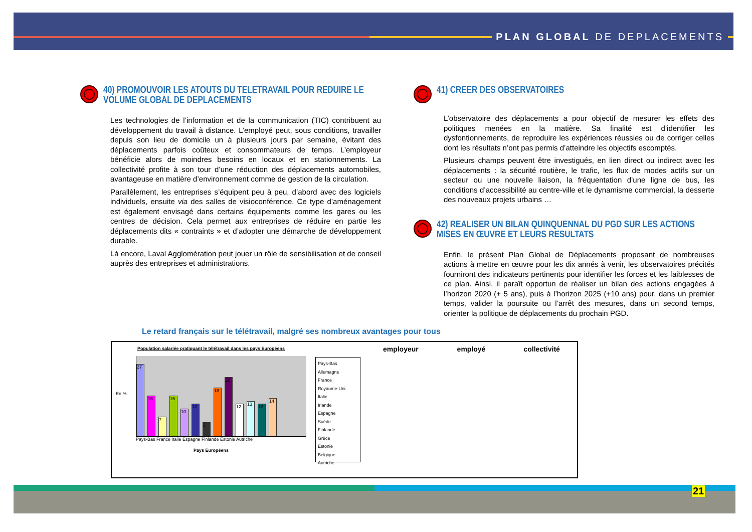PLAN GLOBAL DE DEPLACEMENTS
40) PROMOUVOIR LES ATOUTS DU TELETRAVAIL POUR REDUIRE LE VOLUME GLOBAL DE DEPLACEMENTS
Les technologies de l’information et de la communication (TIC) contribuent au développement du travail à distance. L’employé peut, sous conditions, travailler depuis son lieu de domicile un à plusieurs jours par semaine, évitant des déplacements parfois coûteux et consommateurs de temps. L’employeur bénéficie alors de moindres besoins en locaux et en stationnements. La collectivité profite à son tour d’une réduction des déplacements automobiles, avantageuse en matière d’environnement comme de gestion de la circulation.
Parallèlement, les entreprises s’équipent peu à peu, d’abord avec des logiciels individuels, ensuite via des salles de visioconférence. Ce type d’aménagement est également envisagé dans certains équipements comme les gares ou les centres de décision. Cela permet aux entreprises de réduire en partie les déplacements dits « contraints » et d’adopter une démarche de développement durable.
Là encore, Laval Agglomération peut jouer un rôle de sensibilisation et de conseil auprès des entreprises et administrations.
41) CREER DES OBSERVATOIRES
L’observatoire des déplacements a pour objectif de mesurer les effets des politiques menées en la matière. Sa finalité est d’identifier les dysfontionnements, de reproduire les expériences réussies ou de corriger celles dont les résultats n’ont pas permis d’atteindre les objectifs escomptés.
Plusieurs champs peuvent être investigués, en lien direct ou indirect avec les déplacements : la sécurité routière, le trafic, les flux de modes actifs sur un secteur ou une nouvelle liaison, la fréquentation d’une ligne de bus, les conditions d’accessibilité au centre-ville et le dynamisme commercial, la desserte des nouveaux projets urbains …
42) REALISER UN BILAN QUINQUENNAL DU PGD SUR LES ACTIONS MISES EN ŒUVRE ET LEURS RESULTATS
Enfin, le présent Plan Global de Déplacements proposant de nombreuses actions à mettre en œuvre pour les dix annés à venir, les observatoires précités fourniront des indicateurs pertinents pour identifier les forces et les faiblesses de ce plan. Ainsi, il paraît opportun de réaliser un bilan des actions engagées à l’horizon 2020 (+ 5 ans), puis à l’horizon 2025 (+10 ans) pour, dans un premier temps, valider la poursuite ou l’arrêt des mesures, dans un second temps, orienter la politique de déplacements du prochain PGD.
Le retard français sur le télétravail, malgré ses nombreux avantages pour tous
Population salariée pratiquant le télétravail dans les pays Européens
En %
27
15
7
15
10
12
5
18
22
12
13
12
14
Pays-Bas France Italie Espagne Finlande Estonie Autriche
Pays Européens
Pays-Bas
Allemagne
France
Royaume-Uni
Italie
Irlande
Espagne
Suède
Finlande
Grèce
Estonie
Belgique
Autriche
employeur employé collectivité
21